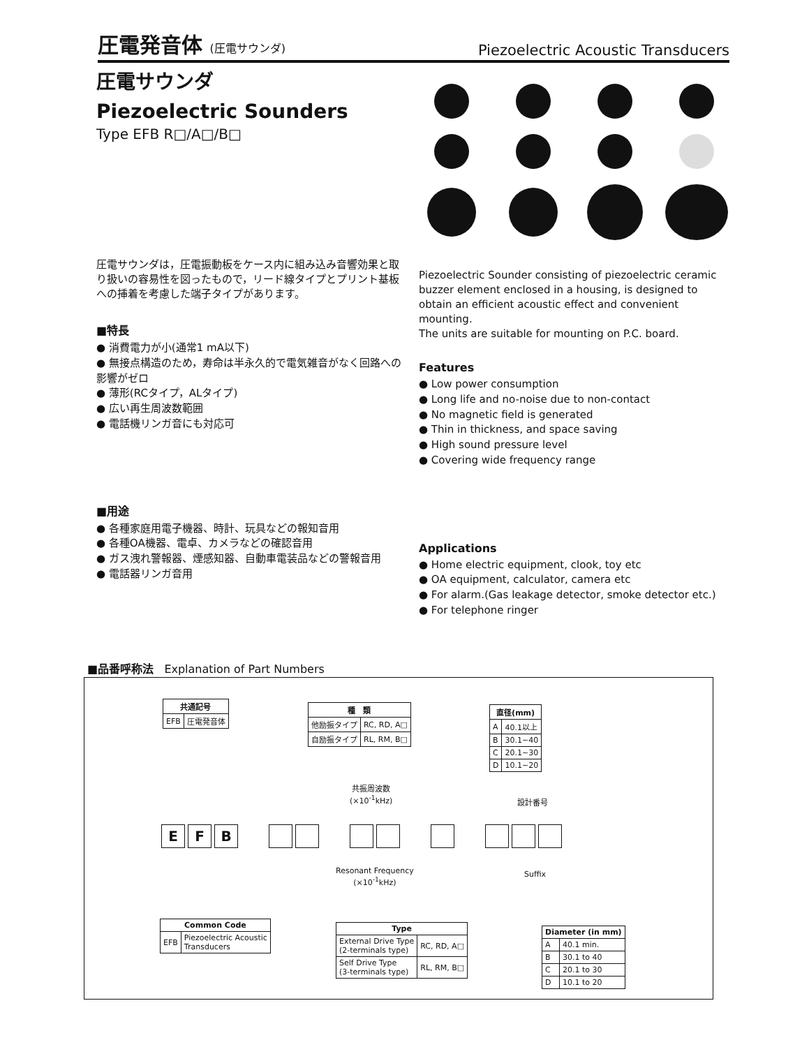圧電発音体 (圧電サウンダ)
Piezoelectric Acoustic Transducers
圧電サウンダ
Piezoelectric Sounders
Type EFB R□/A□/B□
圧電サウンダは，圧電振動板をケース内に組み込み音響効果と取り扱いの容易性を図ったもので，リード線タイプとプリント基板への挿着を考慮した端子タイプがあります。
■特長
● 消費電力が小(通常1 mA以下)
● 無接点構造のため，寿命は半永久的で電気雑音がなく回路への影響がゼロ
● 薄形(RCタイプ，ALタイプ)
● 広い再生周波数範囲
● 電話機リンガ音にも対応可
■用途
● 各種家庭用電子機器、時計、玩具などの報知音用
● 各種OA機器、電卓、カメラなどの確認音用
● ガス洩れ警報器、煙感知器、自動車電装品などの警報音用
● 電話器リンガ音用
Piezoelectric Sounder consisting of piezoelectric ceramic buzzer element enclosed in a housing, is designed to obtain an efficient acoustic effect and convenient mounting.
The units are suitable for mounting on P.C. board.
Features
● Low power consumption
● Long life and no-noise due to non-contact
● No magnetic field is generated
● Thin in thickness, and space saving
● High sound pressure level
● Covering wide frequency range
Applications
● Home electric equipment, clook, toy etc
● OA equipment, calculator, camera etc
● For alarm.(Gas leakage detector, smoke detector etc.)
● For telephone ringer
■品番呼称法 Explanation of Part Numbers
| 共通記号 | |
| --- | --- |
| EFB | 圧電発音体 |
| 種 類 | |
| --- | --- |
| 他励振タイプ | RC, RD, A□ |
| 自励振タイプ | RL, RM, B□ |
| 直径(mm) | |
| --- | --- |
| A | 40.1以上 |
| B | 30.1~40 |
| C | 20.1~30 |
| D | 10.1~20 |
共振周波数
(×10<sup>-1</sup>kHz)
設計番号
E F B
Resonant Frequency
(×10<sup>-1</sup>kHz)
Suffix
| Common Code | |
| --- | --- |
| EFB | Piezoelectric Acoustic Transducers |
| Type | |
| --- | --- |
| External Drive Type (2-terminals type) | RC, RD, A□ |
| Self Drive Type (3-terminals type) | RL, RM, B□ |
| Diameter (in mm) | |
| --- | --- |
| A | 40.1 min. |
| B | 30.1 to 40 |
| C | 20.1 to 30 |
| D | 10.1 to 20 |